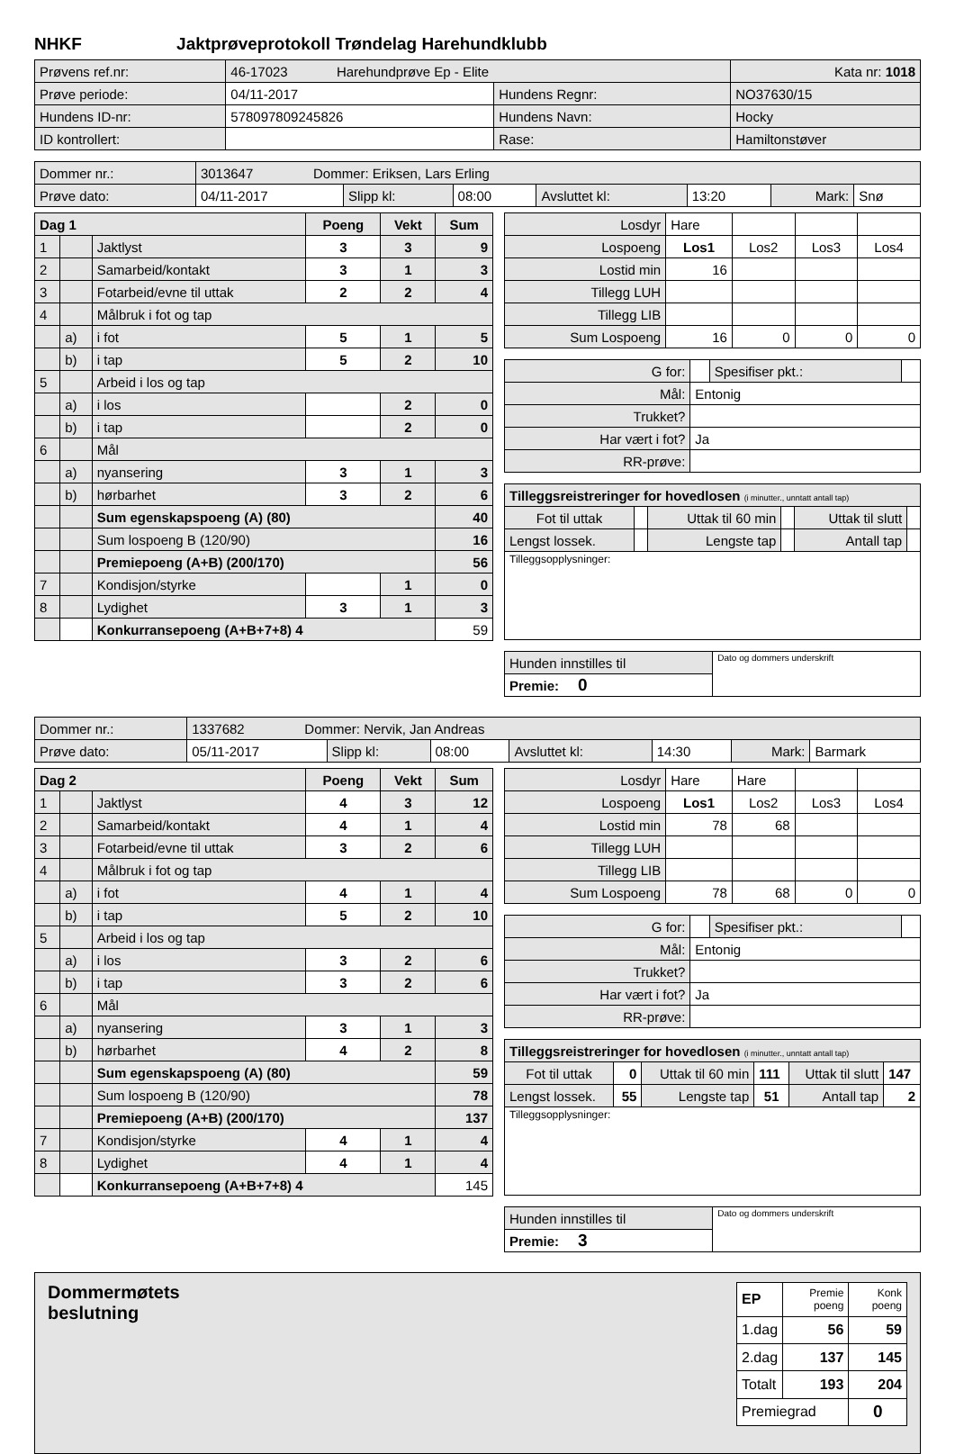NHKF Jaktprøveprotokoll Trøndelag Harehundklubb
| Prøvens ref.nr: | 46-17023 Harehundprøve Ep - Elite | | Kata nr: 1018 |
| Prøve periode: | 04/11-2017 | Hundens Regnr: | NO37630/15 |
| Hundens ID-nr: | 578097809245826 | Hundens Navn: | Hocky |
| ID kontrollert: | | Rase: | Hamiltonstøver |
| Dommer nr.: | 3013647 Dommer: Eriksen, Lars Erling | | | | | | |
| Prøve dato: | 04/11-2017 | Slipp kl: | 08:00 | Avsluttet kl: | 13:20 | Mark: | Snø |
| Dag 1 | | | Poeng | Vekt | Sum |
| --- | --- | --- | --- | --- | --- |
| 1 | | Jaktlyst | 3 | 3 | 9 |
| 2 | | Samarbeid/kontakt | 3 | 1 | 3 |
| 3 | | Fotarbeid/evne til uttak | 2 | 2 | 4 |
| 4 | | Målbruk i fot og tap | | | |
| | a) | i fot | 5 | 1 | 5 |
| | b) | i tap | 5 | 2 | 10 |
| 5 | | Arbeid i los og tap | | | |
| | a) | i los | | 2 | 0 |
| | b) | i tap | | 2 | 0 |
| 6 | | Mål | | | |
| | a) | nyansering | 3 | 1 | 3 |
| | b) | hørbarhet | 3 | 2 | 6 |
| | | Sum egenskapspoeng (A) (80) | | | 40 |
| | | Sum lospoeng B (120/90) | | | 16 |
| | | Premiepoeng (A+B) (200/170) | | | 56 |
| 7 | | Kondisjon/styrke | | 1 | 0 |
| 8 | | Lydighet | 3 | 1 | 3 |
| | | Konkurransepoeng (A+B+7+8) 4 | | | 59 |
| Losdyr | Hare | | | |
| Lospoeng | Los1 | Los2 | Los3 | Los4 |
| Lostid min | 16 | | | |
| Tillegg LUH | | | | |
| Tillegg LIB | | | | |
| Sum Lospoeng | 16 | 0 | 0 | 0 |
| G for: | | Spesifiser pkt.: | |
| Mål: | Entonig | | |
| Trukket? | | | |
| Har vært i fot? | Ja | | |
| RR-prøve: | | | |
| Tilleggsreistreringer for hovedlosen (i minutter., unntatt antall tap) | | | | | |
| Fot til uttak | | Uttak til 60 min | | Uttak til slutt | |
| Lengst lossek. | | Lengste tap | | Antall tap | |
| Tilleggsopplysninger: | | | | | |
| Hunden innstilles til | Dato og dommers underskrift |
| Premie: 0 | |
| Dommer nr.: | 1337682 Dommer: Nervik, Jan Andreas | | | | | | |
| Prøve dato: | 05/11-2017 | Slipp kl: | 08:00 | Avsluttet kl: | 14:30 | Mark: | Barmark |
| Dag 2 | | | Poeng | Vekt | Sum |
| --- | --- | --- | --- | --- | --- |
| 1 | | Jaktlyst | 4 | 3 | 12 |
| 2 | | Samarbeid/kontakt | 4 | 1 | 4 |
| 3 | | Fotarbeid/evne til uttak | 3 | 2 | 6 |
| 4 | | Målbruk i fot og tap | | | |
| | a) | i fot | 4 | 1 | 4 |
| | b) | i tap | 5 | 2 | 10 |
| 5 | | Arbeid i los og tap | | | |
| | a) | i los | 3 | 2 | 6 |
| | b) | i tap | 3 | 2 | 6 |
| 6 | | Mål | | | |
| | a) | nyansering | 3 | 1 | 3 |
| | b) | hørbarhet | 4 | 2 | 8 |
| | | Sum egenskapspoeng (A) (80) | | | 59 |
| | | Sum lospoeng B (120/90) | | | 78 |
| | | Premiepoeng (A+B) (200/170) | | | 137 |
| 7 | | Kondisjon/styrke | 4 | 1 | 4 |
| 8 | | Lydighet | 4 | 1 | 4 |
| | | Konkurransepoeng (A+B+7+8) 4 | | | 145 |
| Losdyr | Hare | Hare | | |
| Lospoeng | Los1 | Los2 | Los3 | Los4 |
| Lostid min | 78 | 68 | | |
| Tillegg LUH | | | | |
| Tillegg LIB | | | | |
| Sum Lospoeng | 78 | 68 | 0 | 0 |
| G for: | | Spesifiser pkt.: | |
| Mål: | Entonig | | |
| Trukket? | | | |
| Har vært i fot? | Ja | | |
| RR-prøve: | | | |
| Tilleggsreistreringer for hovedlosen (i minutter., unntatt antall tap) | | | | | |
| Fot til uttak | 0 | Uttak til 60 min | 111 | Uttak til slutt | 147 |
| Lengst lossek. | 55 | Lengste tap | 51 | Antall tap | 2 |
| Tilleggsopplysninger: | | | | | |
| Hunden innstilles til | Dato og dommers underskrift |
| Premie: 3 | |
Dommermøtets
beslutning
| EP | Premie poeng | Konk poeng |
| 1.dag | 56 | 59 |
| 2.dag | 137 | 145 |
| Totalt | 193 | 204 |
| Premiegrad | | 0 |